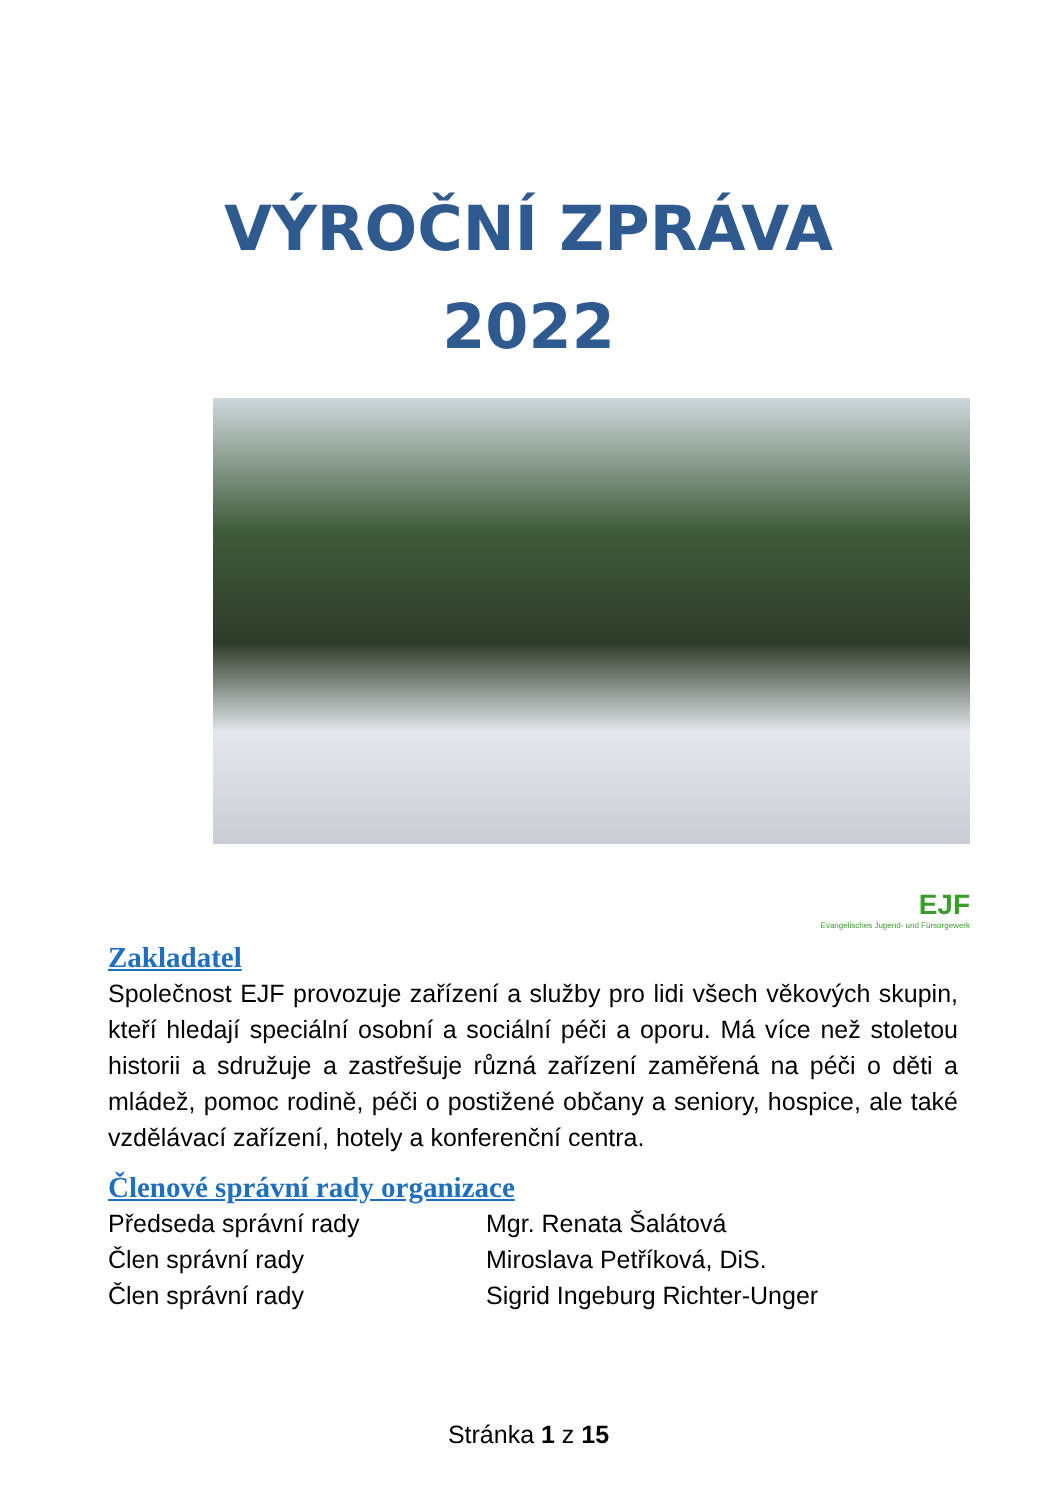VÝROČNÍ ZPRÁVA
2022
EJF
Evangelisches Jugend- und Fürsorgewerk
Zakladatel
Společnost EJF provozuje zařízení a služby pro lidi všech věkových skupin, kteří hledají speciální osobní a sociální péči a oporu. Má více než stoletou historii a sdružuje a zastřešuje různá zařízení zaměřená na péči o děti a mládež, pomoc rodině, péči o postižené občany a seniory, hospice, ale také vzdělávací zařízení, hotely a konferenční centra.
Členové správní rady organizace
Předseda správní rady Mgr. Renata Šalátová
Člen správní rady Miroslava Petříková, DiS.
Člen správní rady Sigrid Ingeburg Richter-Unger
Stránka 1 z 15